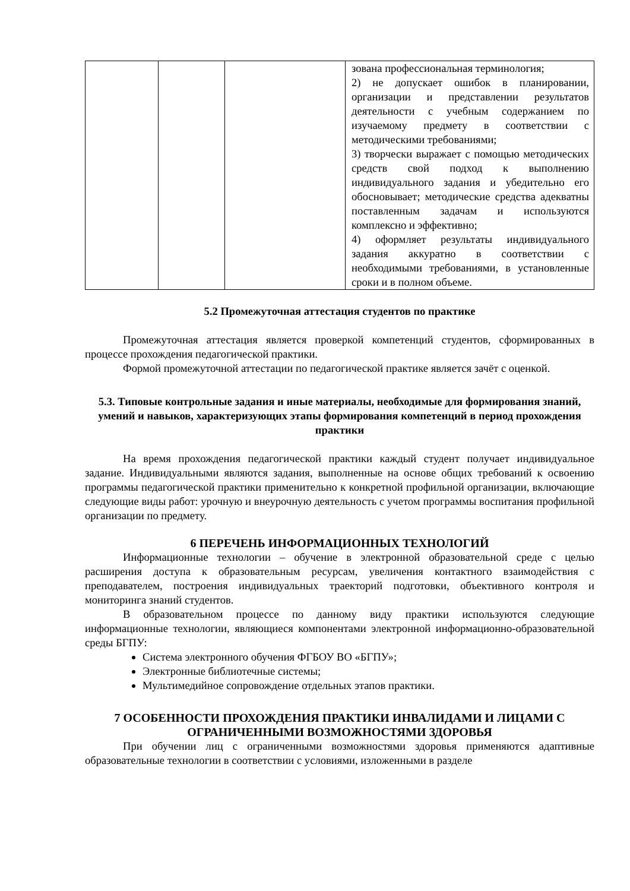| | | | зована профессиональная терминология; 2) не допускает ошибок в планировании, организации и представлении результатов деятельности с учебным содержанием по изучаемому предмету в соответствии с методическими требованиями; 3) творчески выражает с помощью методических средств свой подход к выполнению индивидуального задания и убедительно его обосновывает; методические средства адекватны поставленным задачам и используются комплексно и эффективно; 4) оформляет результаты индивидуального задания аккуратно в соответствии с необходимыми требованиями, в установленные сроки и в полном объеме. |
5.2 Промежуточная аттестация студентов по практике
Промежуточная аттестация является проверкой компетенций студентов, сформированных в процессе прохождения педагогической практики.
Формой промежуточной аттестации по педагогической практике является зачёт с оценкой.
5.3. Типовые контрольные задания и иные материалы, необходимые для формирования знаний, умений и навыков, характеризующих этапы формирования компетенций в период прохождения практики
На время прохождения педагогической практики каждый студент получает индивидуальное задание. Индивидуальными являются задания, выполненные на основе общих требований к освоению программы педагогической практики применительно к конкретной профильной организации, включающие следующие виды работ: урочную и внеурочную деятельность с учетом программы воспитания профильной организации по предмету.
6 ПЕРЕЧЕНЬ ИНФОРМАЦИОННЫХ ТЕХНОЛОГИЙ
Информационные технологии – обучение в электронной образовательной среде с целью расширения доступа к образовательным ресурсам, увеличения контактного взаимодействия с преподавателем, построения индивидуальных траекторий подготовки, объективного контроля и мониторинга знаний студентов.
В образовательном процессе по данному виду практики используются следующие информационные технологии, являющиеся компонентами электронной информационно-образовательной среды БГПУ:
Система электронного обучения ФГБОУ ВО «БГПУ»;
Электронные библиотечные системы;
Мультимедийное сопровождение отдельных этапов практики.
7 ОСОБЕННОСТИ ПРОХОЖДЕНИЯ ПРАКТИКИ ИНВАЛИДАМИ И ЛИЦАМИ С ОГРАНИЧЕННЫМИ ВОЗМОЖНОСТЯМИ ЗДОРОВЬЯ
При обучении лиц с ограниченными возможностями здоровья применяются адаптивные образовательные технологии в соответствии с условиями, изложенными в разделе